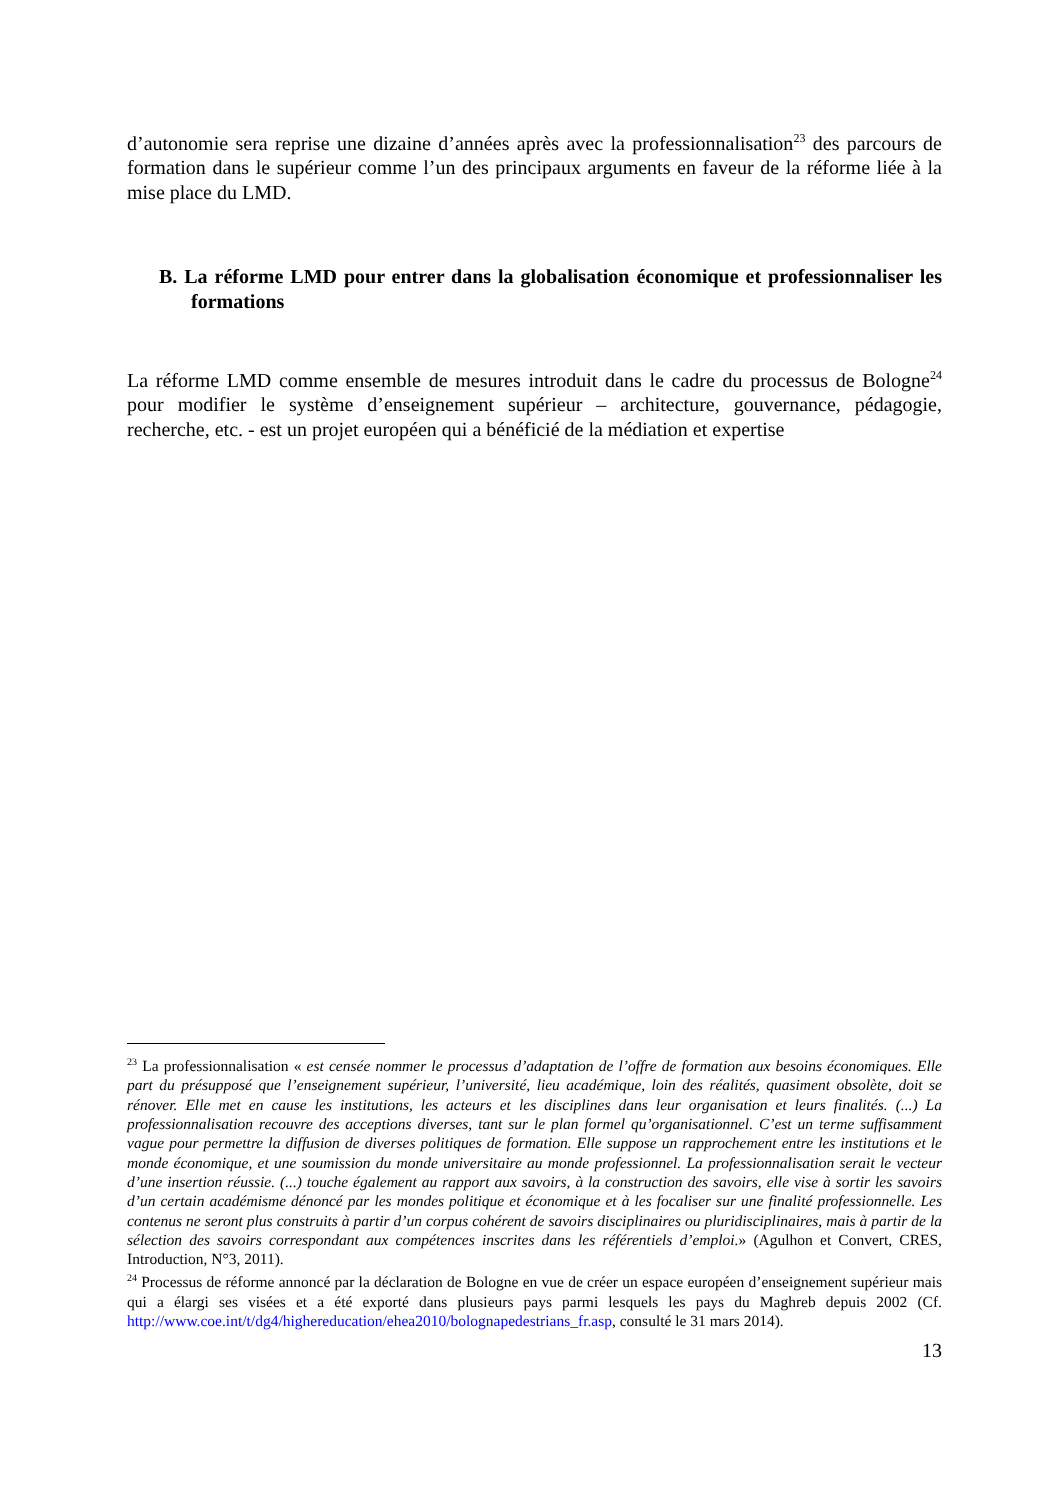d’autonomie sera reprise une dizaine d’années après avec la professionnalisation<sup>23</sup> des parcours de formation dans le supérieur comme l’un des principaux arguments en faveur de la réforme liée à la mise place du LMD.
B. La réforme LMD pour entrer dans la globalisation économique et professionnaliser les formations
La réforme LMD comme ensemble de mesures introduit dans le cadre du processus de Bologne<sup>24</sup> pour modifier le système d’enseignement supérieur – architecture, gouvernance, pédagogie, recherche, etc. - est un projet européen qui a bénéficié de la médiation et expertise
<sup>23</sup> La professionnalisation « est censée nommer le processus d’adaptation de l’offre de formation aux besoins économiques. Elle part du présupposé que l’enseignement supérieur, l’université, lieu académique, loin des réalités, quasiment obsolète, doit se rénover. Elle met en cause les institutions, les acteurs et les disciplines dans leur organisation et leurs finalités. (...) La professionnalisation recouvre des acceptions diverses, tant sur le plan formel qu’organisationnel. C’est un terme suffisamment vague pour permettre la diffusion de diverses politiques de formation. Elle suppose un rapprochement entre les institutions et le monde économique, et une soumission du monde universitaire au monde professionnel. La professionnalisation serait le vecteur d’une insertion réussie. (...) touche également au rapport aux savoirs, à la construction des savoirs, elle vise à sortir les savoirs d’un certain académisme dénoncé par les mondes politique et économique et à les focaliser sur une finalité professionnelle. Les contenus ne seront plus construits à partir d’un corpus cohérent de savoirs disciplinaires ou pluridisciplinaires, mais à partir de la sélection des savoirs correspondant aux compétences inscrites dans les référentiels d’emploi.» (Agulhon et Convert, CRES, Introduction, N°3, 2011).
<sup>24</sup> Processus de réforme annoncé par la déclaration de Bologne en vue de créer un espace européen d’enseignement supérieur mais qui a élargi ses visées et a été exporté dans plusieurs pays parmi lesquels les pays du Maghreb depuis 2002 (Cf. http://www.coe.int/t/dg4/highereducation/ehea2010/bolognapedestrians_fr.asp, consulté le 31 mars 2014).
13